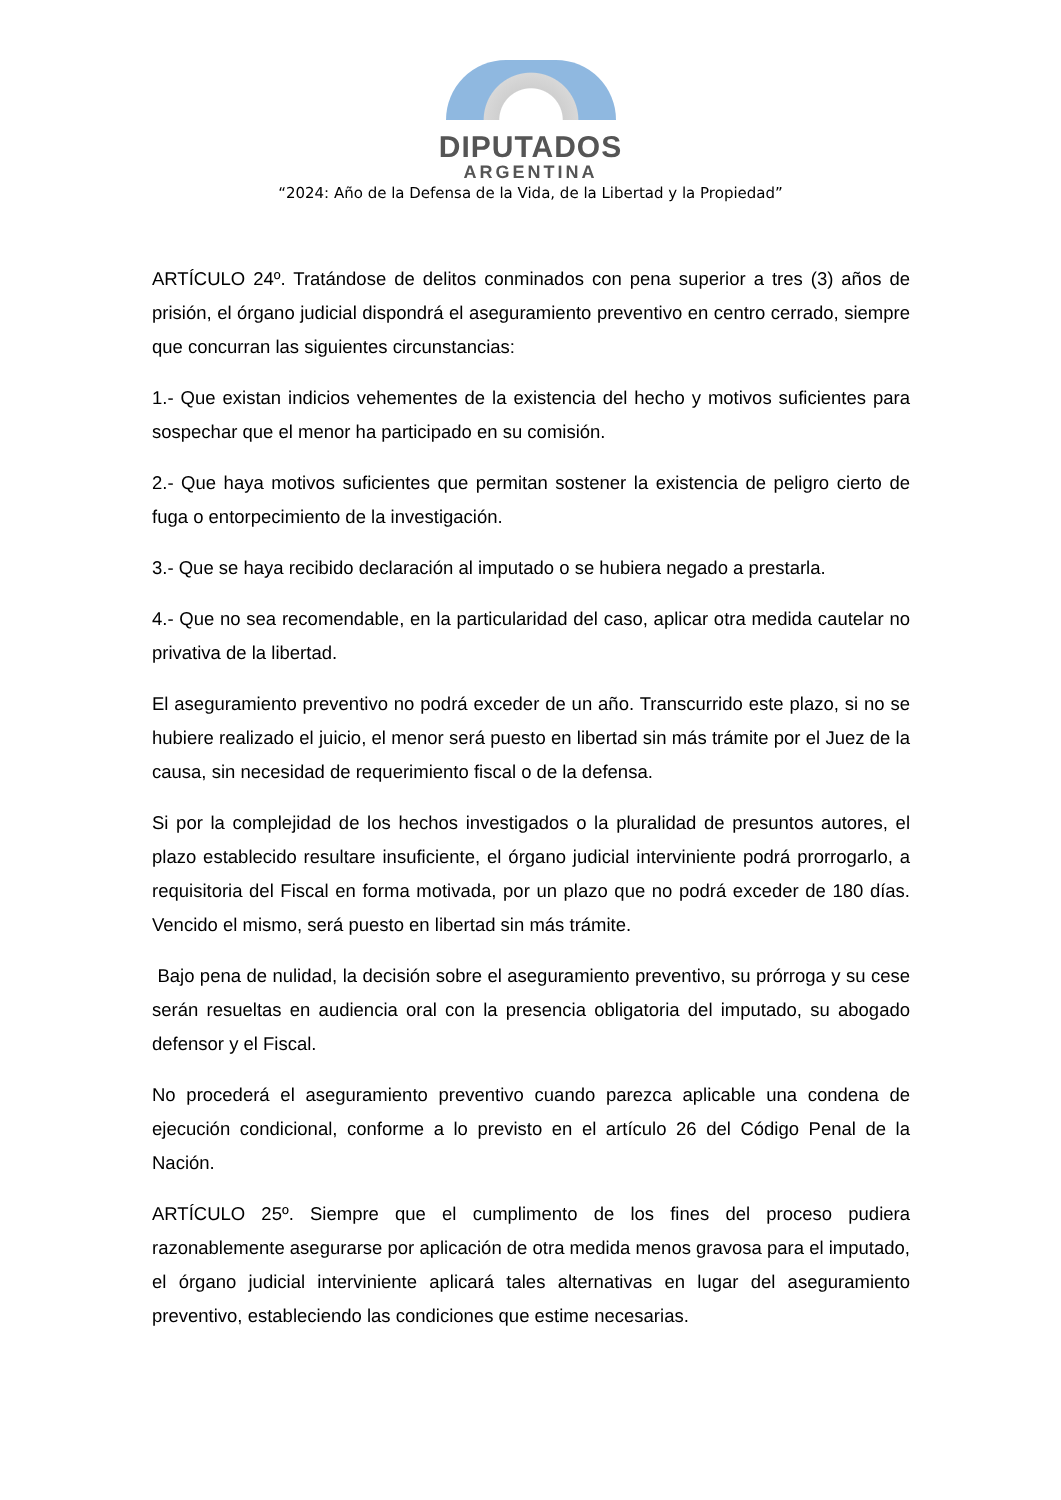DIPUTADOS
ARGENTINA
“2024: Año de la Defensa de la Vida, de la Libertad y la Propiedad”
ARTÍCULO 24º. Tratándose de delitos conminados con pena superior a tres (3) años de prisión, el órgano judicial dispondrá el aseguramiento preventivo en centro cerrado, siempre que concurran las siguientes circunstancias:
1.- Que existan indicios vehementes de la existencia del hecho y motivos suficientes para sospechar que el menor ha participado en su comisión.
2.- Que haya motivos suficientes que permitan sostener la existencia de peligro cierto de fuga o entorpecimiento de la investigación.
3.- Que se haya recibido declaración al imputado o se hubiera negado a prestarla.
4.- Que no sea recomendable, en la particularidad del caso, aplicar otra medida cautelar no privativa de la libertad.
El aseguramiento preventivo no podrá exceder de un año. Transcurrido este plazo, si no se hubiere realizado el juicio, el menor será puesto en libertad sin más trámite por el Juez de la causa, sin necesidad de requerimiento fiscal o de la defensa.
Si por la complejidad de los hechos investigados o la pluralidad de presuntos autores, el plazo establecido resultare insuficiente, el órgano judicial interviniente podrá prorrogarlo, a requisitoria del Fiscal en forma motivada, por un plazo que no podrá exceder de 180 días. Vencido el mismo, será puesto en libertad sin más trámite.
Bajo pena de nulidad, la decisión sobre el aseguramiento preventivo, su prórroga y su cese serán resueltas en audiencia oral con la presencia obligatoria del imputado, su abogado defensor y el Fiscal.
No procederá el aseguramiento preventivo cuando parezca aplicable una condena de ejecución condicional, conforme a lo previsto en el artículo 26 del Código Penal de la Nación.
ARTÍCULO 25º. Siempre que el cumplimento de los fines del proceso pudiera razonablemente asegurarse por aplicación de otra medida menos gravosa para el imputado, el órgano judicial interviniente aplicará tales alternativas en lugar del aseguramiento preventivo, estableciendo las condiciones que estime necesarias.